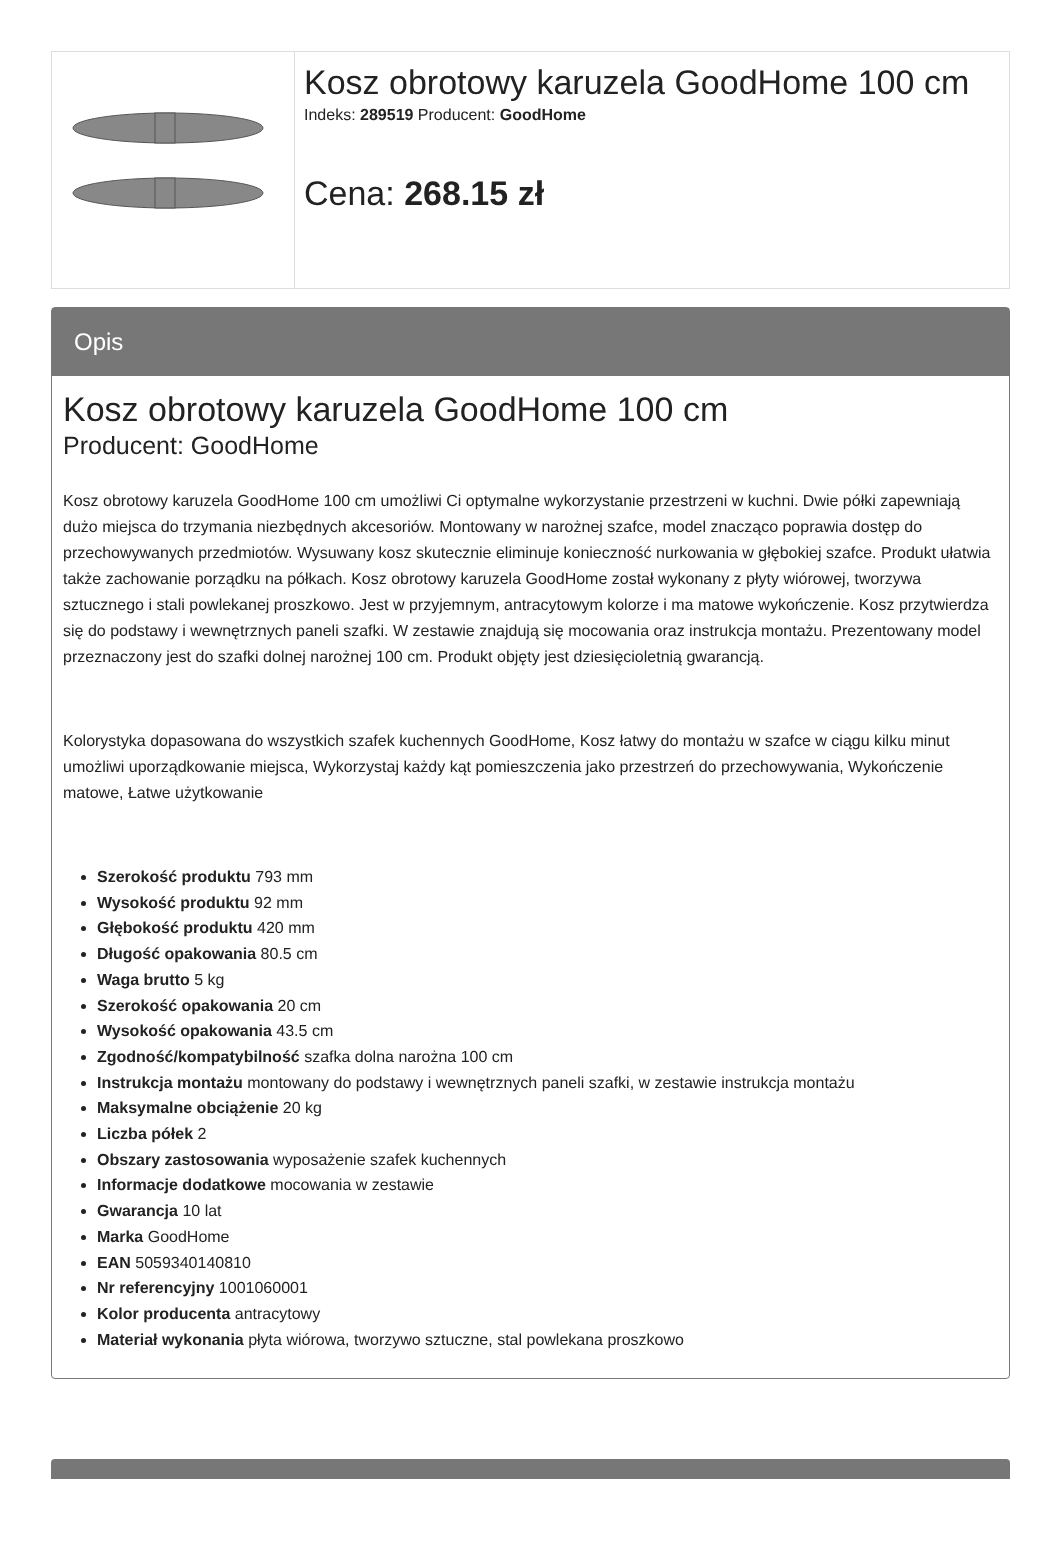| | Kosz obrotowy karuzela GoodHome 100 cm Indeks: 289519 Producent: GoodHome Cena: 268.15 zł |
Opis
Kosz obrotowy karuzela GoodHome 100 cm
Producent: GoodHome
Kosz obrotowy karuzela GoodHome 100 cm umożliwi Ci optymalne wykorzystanie przestrzeni w kuchni. Dwie półki zapewniają dużo miejsca do trzymania niezbędnych akcesoriów. Montowany w narożnej szafce, model znacząco poprawia dostęp do przechowywanych przedmiotów. Wysuwany kosz skutecznie eliminuje konieczność nurkowania w głębokiej szafce. Produkt ułatwia także zachowanie porządku na półkach. Kosz obrotowy karuzela GoodHome został wykonany z płyty wiórowej, tworzywa sztucznego i stali powlekanej proszkowo. Jest w przyjemnym, antracytowym kolorze i ma matowe wykończenie. Kosz przytwierdza się do podstawy i wewnętrznych paneli szafki. W zestawie znajdują się mocowania oraz instrukcja montażu. Prezentowany model przeznaczony jest do szafki dolnej narożnej 100 cm. Produkt objęty jest dziesięcioletnią gwarancją.
Kolorystyka dopasowana do wszystkich szafek kuchennych GoodHome, Kosz łatwy do montażu w szafce w ciągu kilku minut umożliwi uporządkowanie miejsca, Wykorzystaj każdy kąt pomieszczenia jako przestrzeń do przechowywania, Wykończenie matowe, Łatwe użytkowanie
Szerokość produktu 793 mm
Wysokość produktu 92 mm
Głębokość produktu 420 mm
Długość opakowania 80.5 cm
Waga brutto 5 kg
Szerokość opakowania 20 cm
Wysokość opakowania 43.5 cm
Zgodność/kompatybilność szafka dolna narożna 100 cm
Instrukcja montażu montowany do podstawy i wewnętrznych paneli szafki, w zestawie instrukcja montażu
Maksymalne obciążenie 20 kg
Liczba półek 2
Obszary zastosowania wyposażenie szafek kuchennych
Informacje dodatkowe mocowania w zestawie
Gwarancja 10 lat
Marka GoodHome
EAN 5059340140810
Nr referencyjny 1001060001
Kolor producenta antracytowy
Materiał wykonania płyta wiórowa, tworzywo sztuczne, stal powlekana proszkowo